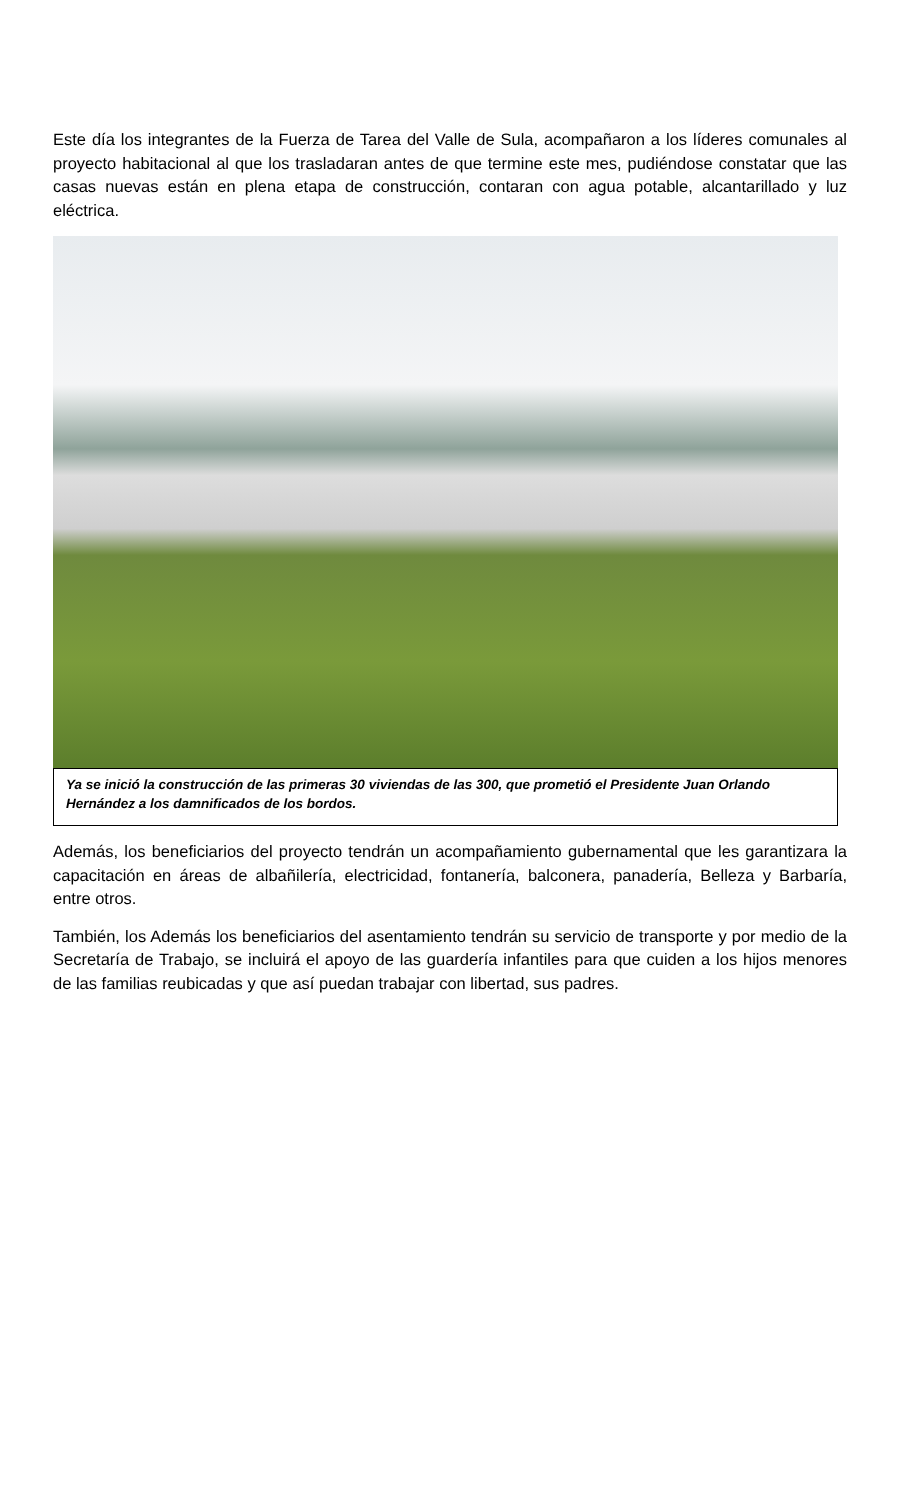Este día los integrantes de la Fuerza de Tarea del Valle de Sula, acompañaron a los líderes comunales al proyecto habitacional al que los trasladaran antes de que termine este mes, pudiéndose constatar que las casas nuevas están en plena etapa de construcción, contaran con agua potable, alcantarillado y luz eléctrica.
Ya se inició la construcción de las primeras 30 viviendas de las 300, que prometió el Presidente Juan Orlando Hernández a los damnificados de los bordos.
Además, los beneficiarios del proyecto tendrán un acompañamiento gubernamental que les garantizara la capacitación en áreas de albañilería, electricidad, fontanería, balconera, panadería, Belleza y Barbaría, entre otros.
También, los Además los beneficiarios del asentamiento tendrán su servicio de transporte y por medio de la Secretaría de Trabajo, se incluirá el apoyo de las guardería infantiles para que cuiden a los hijos menores de las familias reubicadas y que así puedan trabajar con libertad, sus padres.